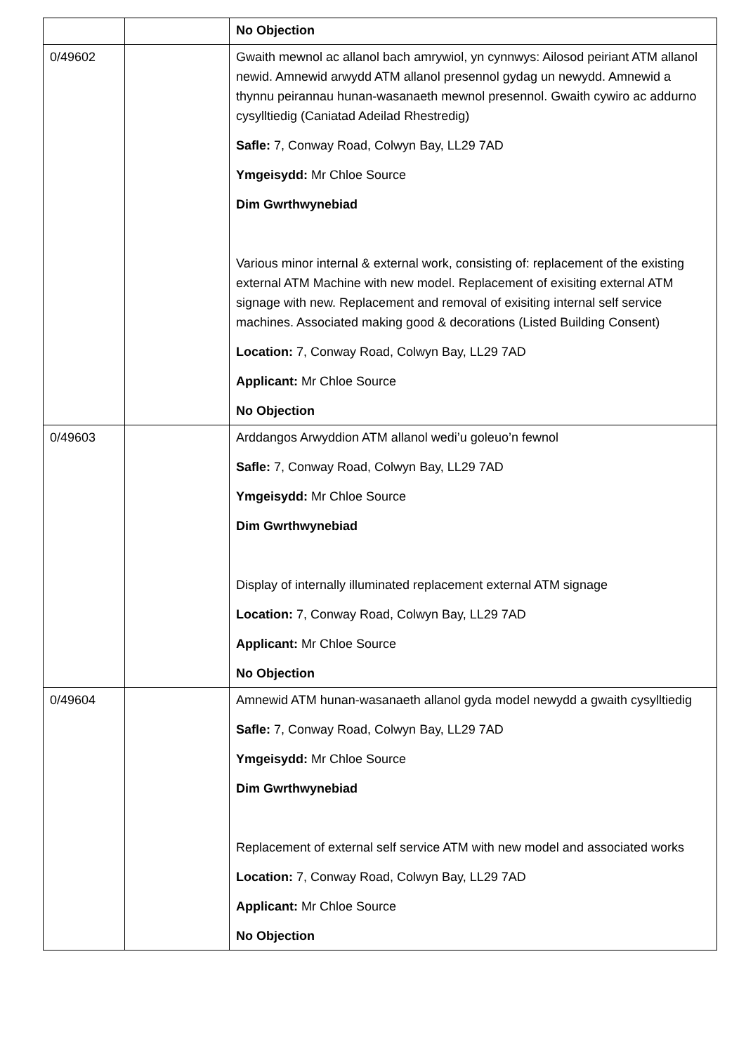| | | No Objection |
| 0/49602 | | Gwaith mewnol ac allanol bach amrywiol, yn cynnwys: Ailosod peiriant ATM allanol newid. Amnewid arwydd ATM allanol presennol gydag un newydd. Amnewid a thynnu peirannau hunan-wasanaeth mewnol presennol. Gwaith cywiro ac addurno cysylltiedig (Caniatad Adeilad Rhestredig) Safle: 7, Conway Road, Colwyn Bay, LL29 7AD Ymgeisydd: Mr Chloe Source Dim Gwrthwynebiad Various minor internal & external work, consisting of: replacement of the existing external ATM Machine with new model. Replacement of exisiting external ATM signage with new. Replacement and removal of exisiting internal self service machines. Associated making good & decorations (Listed Building Consent) Location: 7, Conway Road, Colwyn Bay, LL29 7AD Applicant: Mr Chloe Source No Objection |
| 0/49603 | | Arddangos Arwyddion ATM allanol wedi’u goleuo’n fewnol Safle: 7, Conway Road, Colwyn Bay, LL29 7AD Ymgeisydd: Mr Chloe Source Dim Gwrthwynebiad Display of internally illuminated replacement external ATM signage Location: 7, Conway Road, Colwyn Bay, LL29 7AD Applicant: Mr Chloe Source No Objection |
| 0/49604 | | Amnewid ATM hunan-wasanaeth allanol gyda model newydd a gwaith cysylltiedig Safle: 7, Conway Road, Colwyn Bay, LL29 7AD Ymgeisydd: Mr Chloe Source Dim Gwrthwynebiad Replacement of external self service ATM with new model and associated works Location: 7, Conway Road, Colwyn Bay, LL29 7AD Applicant: Mr Chloe Source No Objection |